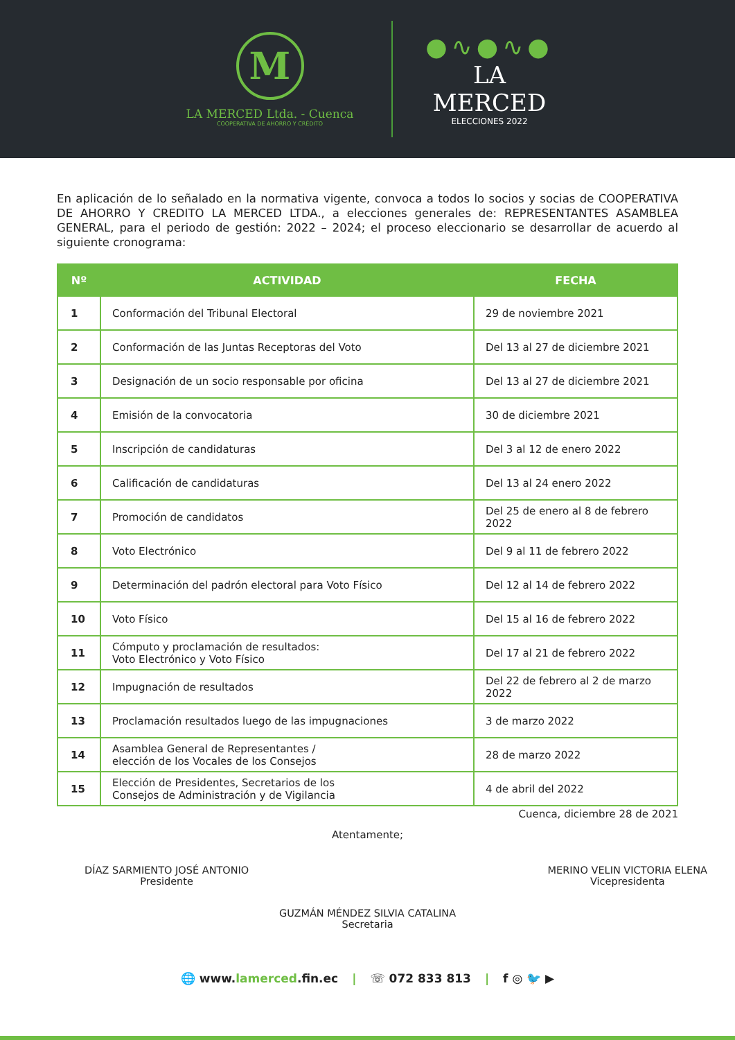M
LA MERCED Ltda. - Cuenca
COOPERATIVA DE AHORRO Y CRÉDITO
●∿●∿●
LA MERCED
ELECCIONES 2022
En aplicación de lo señalado en la normativa vigente, convoca a todos lo socios y socias de COOPERATIVA DE AHORRO Y CREDITO LA MERCED LTDA., a elecciones generales de: REPRESENTANTES ASAMBLEA GENERAL, para el periodo de gestión: 2022 – 2024; el proceso eleccionario se desarrollar de acuerdo al siguiente cronograma:
| Nº | ACTIVIDAD | FECHA |
| --- | --- | --- |
| 1 | Conformación del Tribunal Electoral | 29 de noviembre 2021 |
| 2 | Conformación de las Juntas Receptoras del Voto | Del 13 al 27 de diciembre 2021 |
| 3 | Designación de un socio responsable por oficina | Del 13 al 27 de diciembre 2021 |
| 4 | Emisión de la convocatoria | 30 de diciembre 2021 |
| 5 | Inscripción de candidaturas | Del 3 al 12 de enero 2022 |
| 6 | Calificación de candidaturas | Del 13 al 24 enero 2022 |
| 7 | Promoción de candidatos | Del 25 de enero al 8 de febrero 2022 |
| 8 | Voto Electrónico | Del 9 al 11 de febrero 2022 |
| 9 | Determinación del padrón electoral para Voto Físico | Del 12 al 14 de febrero 2022 |
| 10 | Voto Físico | Del 15 al 16 de febrero 2022 |
| 11 | Cómputo y proclamación de resultados: Voto Electrónico y Voto Físico | Del 17 al 21 de febrero 2022 |
| 12 | Impugnación de resultados | Del 22 de febrero al 2 de marzo 2022 |
| 13 | Proclamación resultados luego de las impugnaciones | 3 de marzo 2022 |
| 14 | Asamblea General de Representantes / elección de los Vocales de los Consejos | 28 de marzo 2022 |
| 15 | Elección de Presidentes, Secretarios de los Consejos de Administración y de Vigilancia | 4 de abril del 2022 |
Cuenca, diciembre 28 de 2021
Atentamente;
DÍAZ SARMIENTO JOSÉ ANTONIO
Presidente
MERINO VELIN VICTORIA ELENA
Vicepresidenta
GUZMÁN MÉNDEZ SILVIA CATALINA
Secretaria
🌐 www.lamerced.fin.ec | ☏ 072 833 813 | f ◎ 🐦 ▶